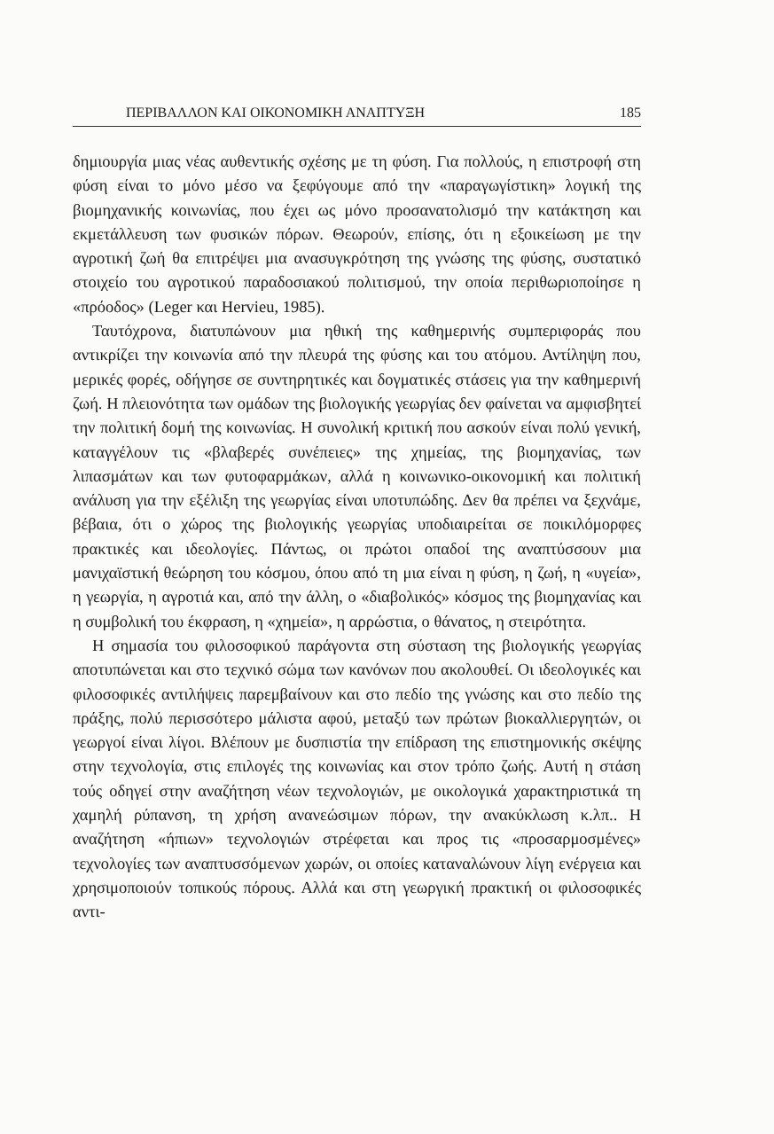ΠΕΡΙΒΑΛΛΟΝ ΚΑΙ ΟΙΚΟΝΟΜΙΚΗ ΑΝΑΠΤΥΞΗ 185
δημιουργία μιας νέας αυθεντικής σχέσης με τη φύση. Για πολλούς, η επιστροφή στη φύση είναι το μόνο μέσο να ξεφύγουμε από την «παραγωγίστικη» λογική της βιομηχανικής κοινωνίας, που έχει ως μόνο προσανατολισμό την κατάκτηση και εκμετάλλευση των φυσικών πόρων. Θεωρούν, επίσης, ότι η εξοικείωση με την αγροτική ζωή θα επιτρέψει μια ανασυγκρότηση της γνώσης της φύσης, συστατικό στοιχείο του αγροτικού παραδοσιακού πολιτισμού, την οποία περιθωριοποίησε η «πρόοδος» (Leger και Hervieu, 1985).
Ταυτόχρονα, διατυπώνουν μια ηθική της καθημερινής συμπεριφοράς που αντικρίζει την κοινωνία από την πλευρά της φύσης και του ατόμου. Αντίληψη που, μερικές φορές, οδήγησε σε συντηρητικές και δογματικές στάσεις για την καθημερινή ζωή. Η πλειονότητα των ομάδων της βιολογικής γεωργίας δεν φαίνεται να αμφισβητεί την πολιτική δομή της κοινωνίας. Η συνολική κριτική που ασκούν είναι πολύ γενική, καταγγέλουν τις «βλαβερές συνέπειες» της χημείας, της βιομηχανίας, των λιπασμάτων και των φυτοφαρμάκων, αλλά η κοινωνικο-οικονομική και πολιτική ανάλυση για την εξέλιξη της γεωργίας είναι υποτυπώδης. Δεν θα πρέπει να ξεχνάμε, βέβαια, ότι ο χώρος της βιολογικής γεωργίας υποδιαιρείται σε ποικιλόμορφες πρακτικές και ιδεολογίες. Πάντως, οι πρώτοι οπαδοί της αναπτύσσουν μια μανιχαϊστική θεώρηση του κόσμου, όπου από τη μια είναι η φύση, η ζωή, η «υγεία», η γεωργία, η αγροτιά και, από την άλλη, ο «διαβολικός» κόσμος της βιομηχανίας και η συμβολική του έκφραση, η «χημεία», η αρρώστια, ο θάνατος, η στειρότητα.
Η σημασία του φιλοσοφικού παράγοντα στη σύσταση της βιολογικής γεωργίας αποτυπώνεται και στο τεχνικό σώμα των κανόνων που ακολουθεί. Οι ιδεολογικές και φιλοσοφικές αντιλήψεις παρεμβαίνουν και στο πεδίο της γνώσης και στο πεδίο της πράξης, πολύ περισσότερο μάλιστα αφού, μεταξύ των πρώτων βιοκαλλιεργητών, οι γεωργοί είναι λίγοι. Βλέπουν με δυσπιστία την επίδραση της επιστημονικής σκέψης στην τεχνολογία, στις επιλογές της κοινωνίας και στον τρόπο ζωής. Αυτή η στάση τούς οδηγεί στην αναζήτηση νέων τεχνολογιών, με οικολογικά χαρακτηριστικά τη χαμηλή ρύπανση, τη χρήση ανανεώσιμων πόρων, την ανακύκλωση κ.λπ.. Η αναζήτηση «ήπιων» τεχνολογιών στρέφεται και προς τις «προσαρμοσμένες» τεχνολογίες των αναπτυσσόμενων χωρών, οι οποίες καταναλώνουν λίγη ενέργεια και χρησιμοποιούν τοπικούς πόρους. Αλλά και στη γεωργική πρακτική οι φιλοσοφικές αντι-